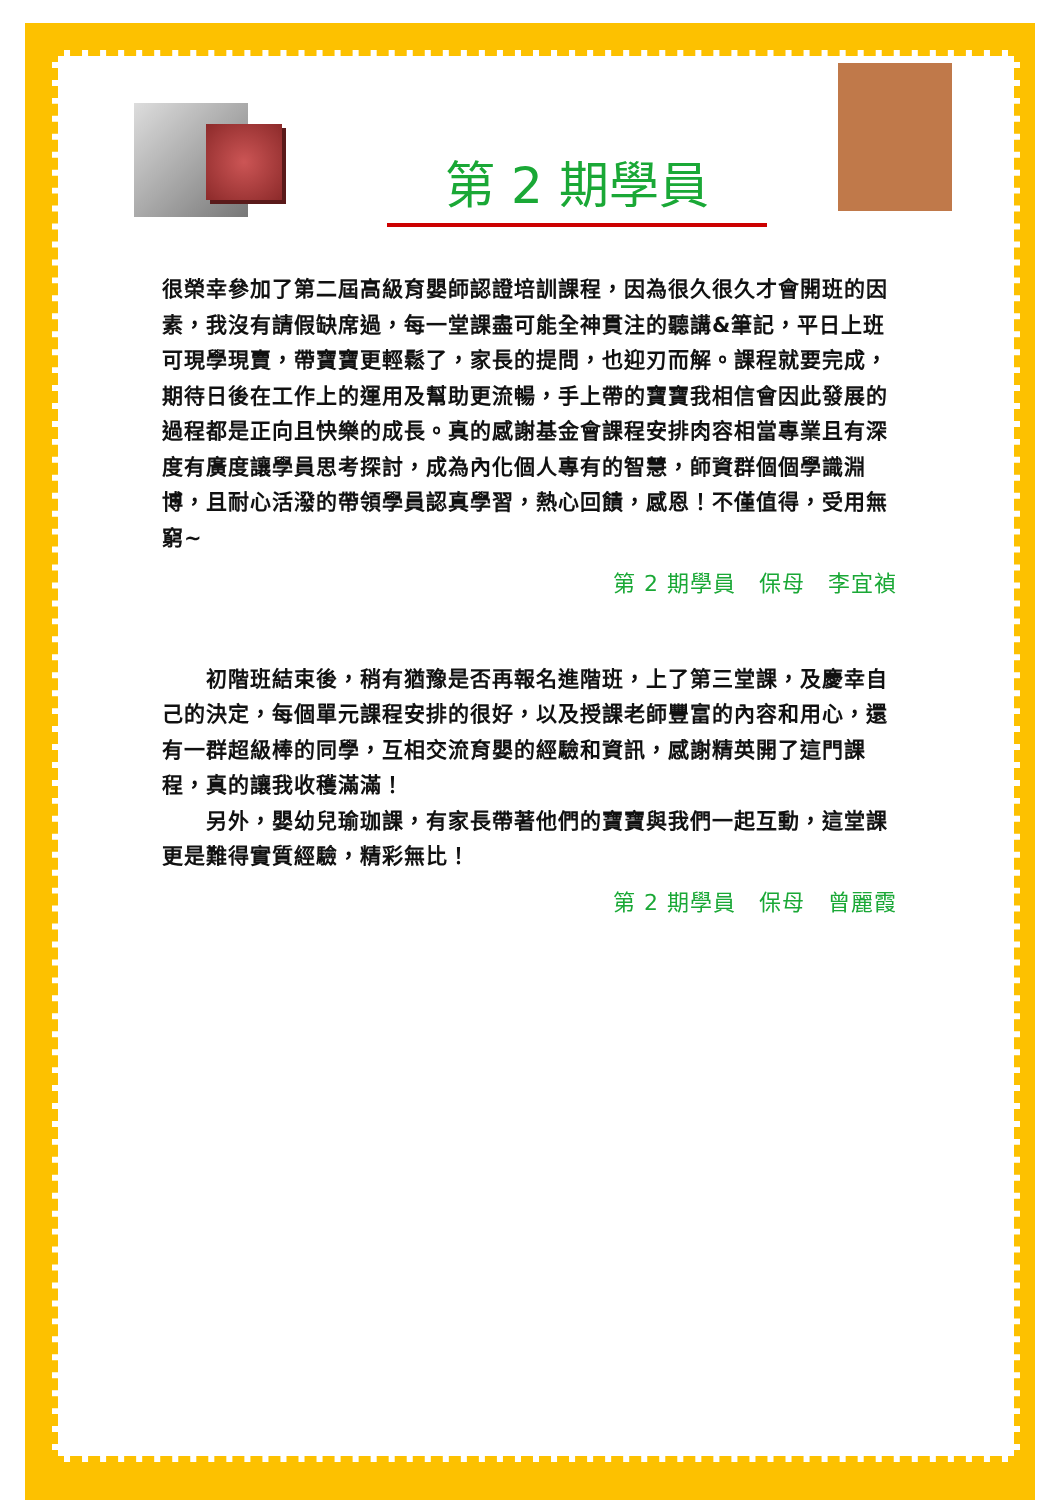第 2 期學員
很榮幸參加了第二屆高級育嬰師認證培訓課程，因為很久很久才會開班的因素，我沒有請假缺席過，每一堂課盡可能全神貫注的聽講&筆記，平日上班可現學現賣，帶寶寶更輕鬆了，家長的提問，也迎刃而解。課程就要完成，期待日後在工作上的運用及幫助更流暢，手上帶的寶寶我相信會因此發展的過程都是正向且快樂的成長。真的感謝基金會課程安排肉容相當專業且有深度有廣度讓學員思考探討，成為內化個人專有的智慧，師資群個個學識淵博，且耐心活潑的帶領學員認真學習，熱心回饋，感恩！不僅值得，受用無窮~
第 2 期學員　保母　李宜禎
　　初階班結束後，稍有猶豫是否再報名進階班，上了第三堂課，及慶幸自己的決定，每個單元課程安排的很好，以及授課老師豐富的內容和用心，還有一群超級棒的同學，互相交流育嬰的經驗和資訊，感謝精英開了這門課程，真的讓我收穫滿滿！
　　另外，嬰幼兒瑜珈課，有家長帶著他們的寶寶與我們一起互動，這堂課更是難得實質經驗，精彩無比！
第 2 期學員　保母　曾麗霞